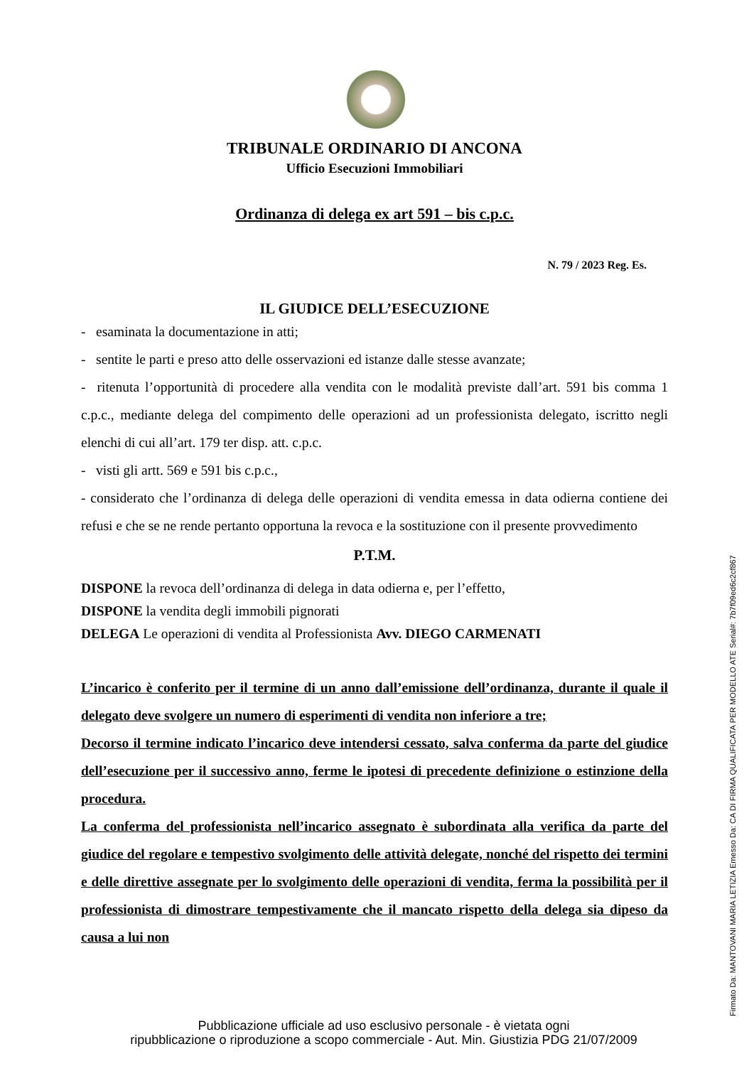TRIBUNALE ORDINARIO DI ANCONA
Ufficio Esecuzioni Immobiliari
Ordinanza di delega ex art 591 – bis c.p.c.
N. 79 / 2023 Reg. Es.
IL GIUDICE DELL’ESECUZIONE
- esaminata la documentazione in atti;
- sentite le parti e preso atto delle osservazioni ed istanze dalle stesse avanzate;
- ritenuta l’opportunità di procedere alla vendita con le modalità previste dall’art. 591 bis comma 1 c.p.c., mediante delega del compimento delle operazioni ad un professionista delegato, iscritto negli elenchi di cui all’art. 179 ter disp. att. c.p.c.
- visti gli artt. 569 e 591 bis c.p.c.,
- considerato che l’ordinanza di delega delle operazioni di vendita emessa in data odierna contiene dei refusi e che se ne rende pertanto opportuna la revoca e la sostituzione con il presente provvedimento
P.T.M.
DISPONE la revoca dell’ordinanza di delega in data odierna e, per l’effetto,
DISPONE la vendita degli immobili pignorati
DELEGA Le operazioni di vendita al Professionista Avv. DIEGO CARMENATI
L’incarico è conferito per il termine di un anno dall’emissione dell’ordinanza, durante il quale il delegato deve svolgere un numero di esperimenti di vendita non inferiore a tre;
Decorso il termine indicato l’incarico deve intendersi cessato, salva conferma da parte del giudice dell’esecuzione per il successivo anno, ferme le ipotesi di precedente definizione o estinzione della procedura.
La conferma del professionista nell’incarico assegnato è subordinata alla verifica da parte del giudice del regolare e tempestivo svolgimento delle attività delegate, nonché del rispetto dei termini e delle direttive assegnate per lo svolgimento delle operazioni di vendita, ferma la possibilità per il professionista di dimostrare tempestivamente che il mancato rispetto della delega sia dipeso da causa a lui non
Pubblicazione ufficiale ad uso esclusivo personale - è vietata ogni
ripubblicazione o riproduzione a scopo commerciale - Aut. Min. Giustizia PDG 21/07/2009
Firmato Da: MANTOVANI MARIA LETIZIA Emesso Da: CA DI FIRMA QUALIFICATA PER MODELLO ATE Serial#: 7b7f09ed6c2cf867